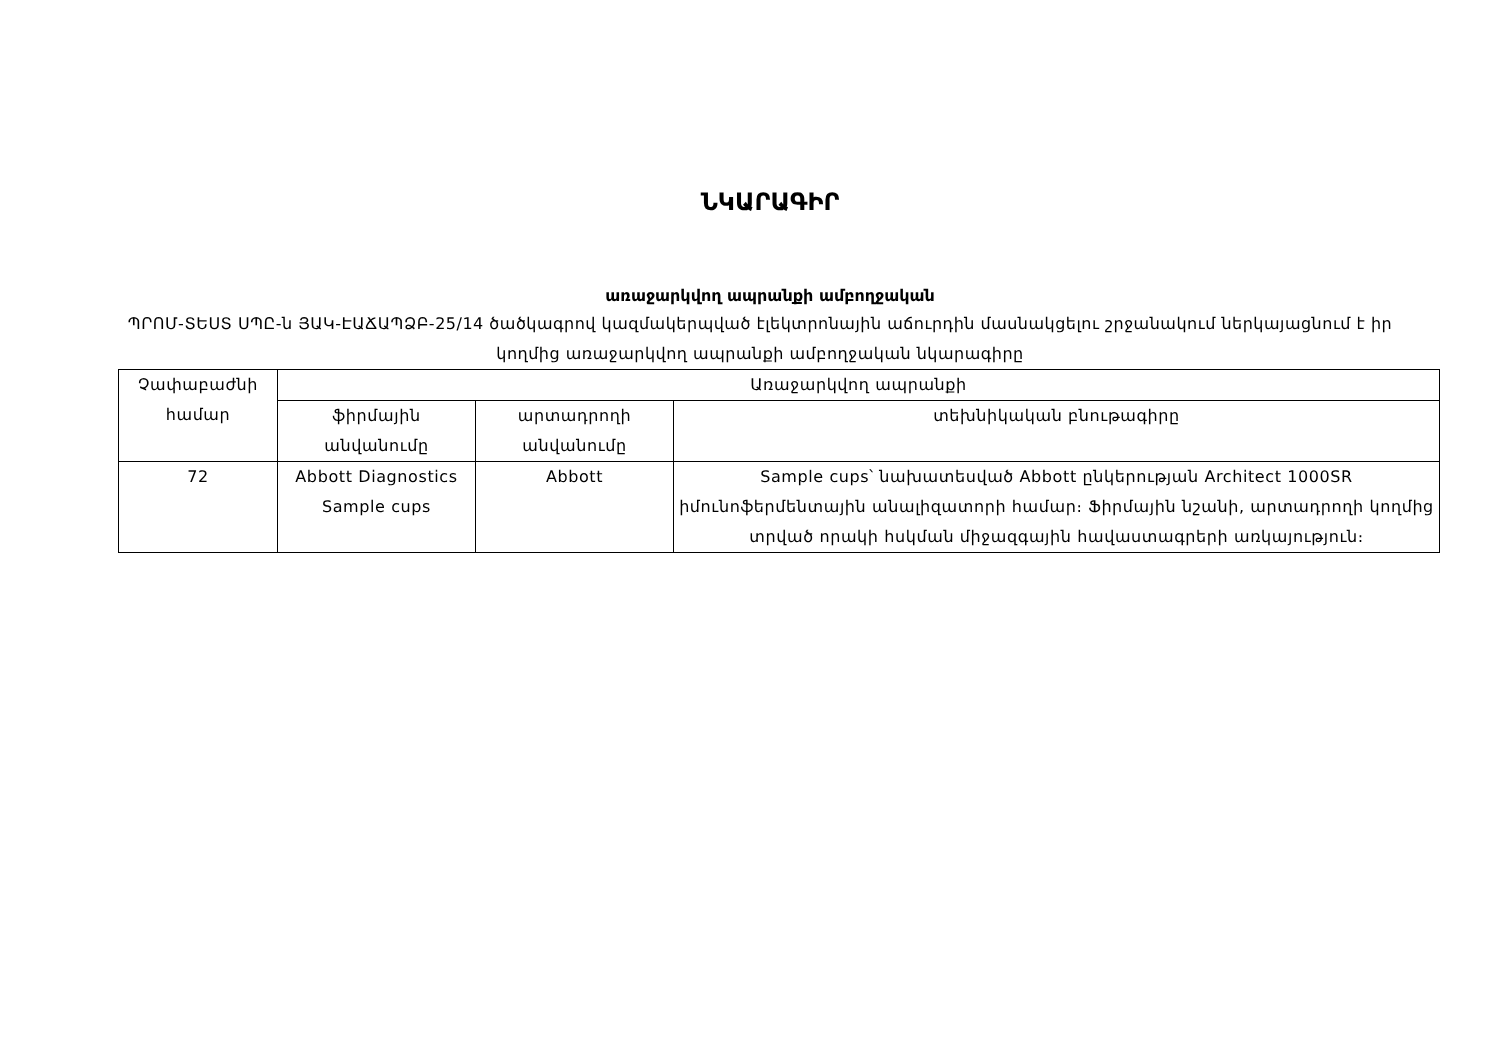ՆԿԱՐԱԳԻՐ
առաջարկվող ապրանքի ամբողջական
ՊՐՈՄ-ՏԵՍՏ ՍՊԸ-ն ՅԱԿ-ԷԱՃԱՊՁԲ-25/14 ծածկագրով կազմակերպված էլեկտրոնային աճուրդին մասնակցելու շրջանակում ներկայացնում է իր կողմից առաջարկվող ապրանքի ամբողջական նկարագիրը
| Չափաբաժնի համար | Առաջարկվող ապրանքի | | |
| --- | --- | --- | --- |
| | ֆիրմային անվանումը | արտադրողի անվանումը | տեխնիկական բնութագիրը |
| 72 | Abbott Diagnostics Sample cups | Abbott | Sample cups՝ նախատեսված Abbott ընկերության Architect 1000SR իմունոֆերմենտային անալիզատորի համար։ Ֆիրմային նշանի, արտադրողի կողմից տրված որակի հսկման միջազգային հավաստագրերի առկայություն։ |